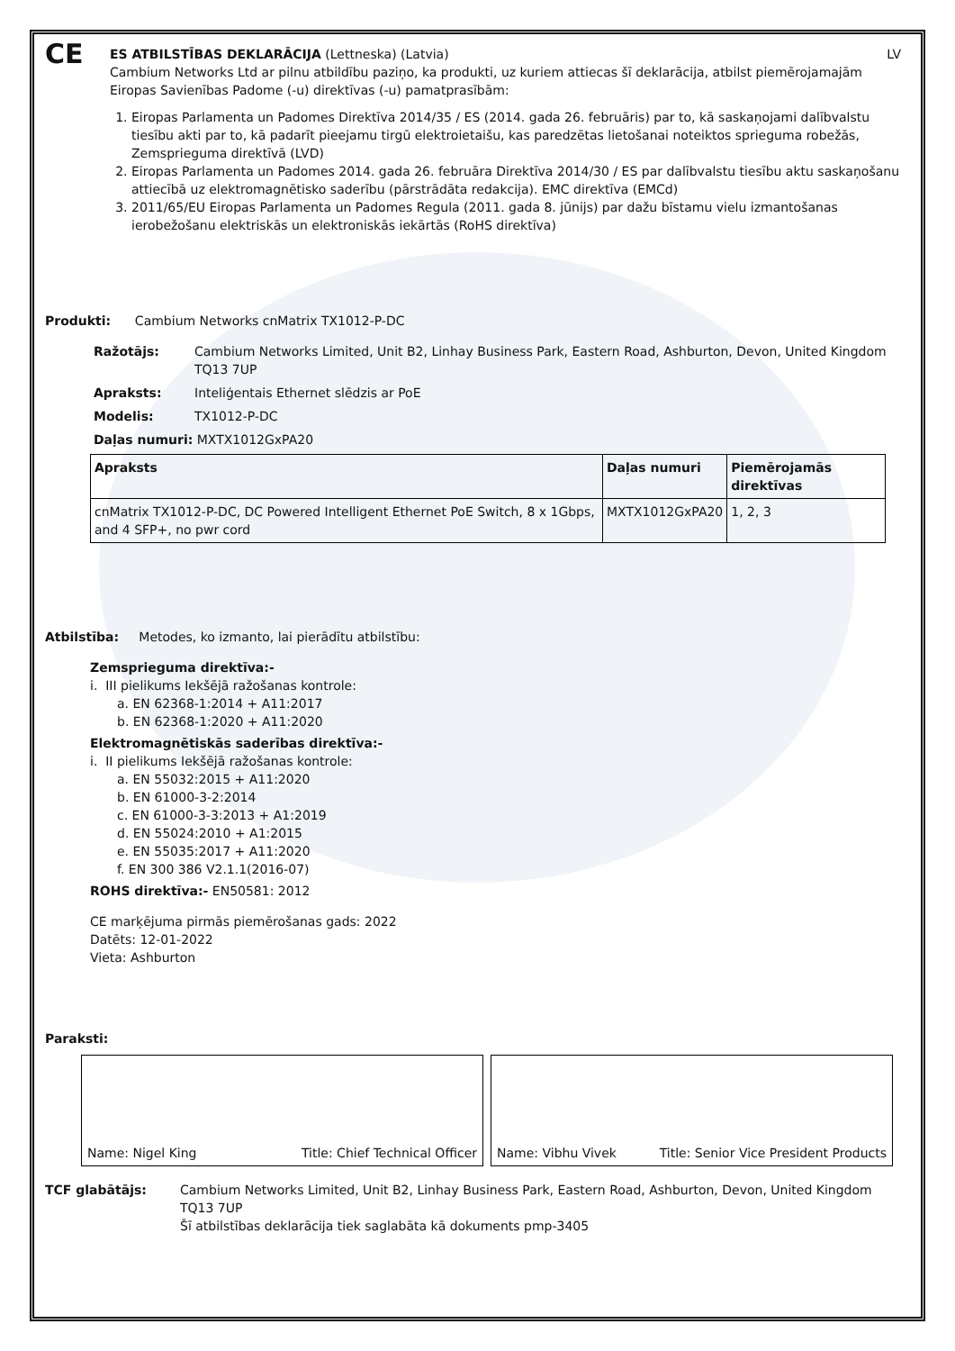CE
ES ATBILSTĪBAS DEKLARĀCIJA (Lettneska) (Latvia) LV
Cambium Networks Ltd ar pilnu atbildību paziņo, ka produkti, uz kuriem attiecas šī deklarācija, atbilst piemērojamajām Eiropas Savienības Padome (-u) direktīvas (-u) pamatprasībām:
1. Eiropas Parlamenta un Padomes Direktīva 2014/35 / ES (2014. gada 26. februāris) par to, kā saskaņojami dalībvalstu tiesību akti par to, kā padarīt pieejamu tirgū elektroietaišu, kas paredzētas lietošanai noteiktos sprieguma robežās, Zemsprieguma direktīvā (LVD)
2. Eiropas Parlamenta un Padomes 2014. gada 26. februāra Direktīva 2014/30 / ES par dalībvalstu tiesību aktu saskaņošanu attiecībā uz elektromagnētisko saderību (pārstrādāta redakcija). EMC direktīva (EMCd)
3. 2011/65/EU Eiropas Parlamenta un Padomes Regula (2011. gada 8. jūnijs) par dažu bīstamu vielu izmantošanas ierobežošanu elektriskās un elektroniskās iekārtās (RoHS direktīva)
Produkti: Cambium Networks cnMatrix TX1012-P-DC
Ražotājs: Cambium Networks Limited, Unit B2, Linhay Business Park, Eastern Road, Ashburton, Devon, United Kingdom TQ13 7UP
Apraksts: Inteliģentais Ethernet slēdzis ar PoE
Modelis: TX1012-P-DC
Daļas numuri: MXTX1012GxPA20
| Apraksts | Daļas numuri | Piemērojamās direktīvas |
| --- | --- | --- |
| cnMatrix TX1012-P-DC, DC Powered Intelligent Ethernet PoE Switch, 8 x 1Gbps, and 4 SFP+, no pwr cord | MXTX1012GxPA20 | 1, 2, 3 |
Atbilstība: Metodes, ko izmanto, lai pierādītu atbilstību:
Zemsprieguma direktīva:-
i. III pielikums Iekšējā ražošanas kontrole:
a. EN 62368-1:2014 + A11:2017
b. EN 62368-1:2020 + A11:2020
Elektromagnētiskās saderības direktīva:-
i. II pielikums Iekšējā ražošanas kontrole:
a. EN 55032:2015 + A11:2020
b. EN 61000-3-2:2014
c. EN 61000-3-3:2013 + A1:2019
d. EN 55024:2010 + A1:2015
e. EN 55035:2017 + A11:2020
f. EN 300 386 V2.1.1(2016-07)
ROHS direktīva:- EN50581: 2012
CE marķējuma pirmās piemērošanas gads: 2022
Datēts: 12-01-2022
Vieta: Ashburton
Paraksti:
Name: Nigel King Title: Chief Technical Officer
Name: Vibhu Vivek Title: Senior Vice President Products
TCF glabātājs: Cambium Networks Limited, Unit B2, Linhay Business Park, Eastern Road, Ashburton, Devon, United Kingdom TQ13 7UP
Šī atbilstības deklarācija tiek saglabāta kā dokuments pmp-3405